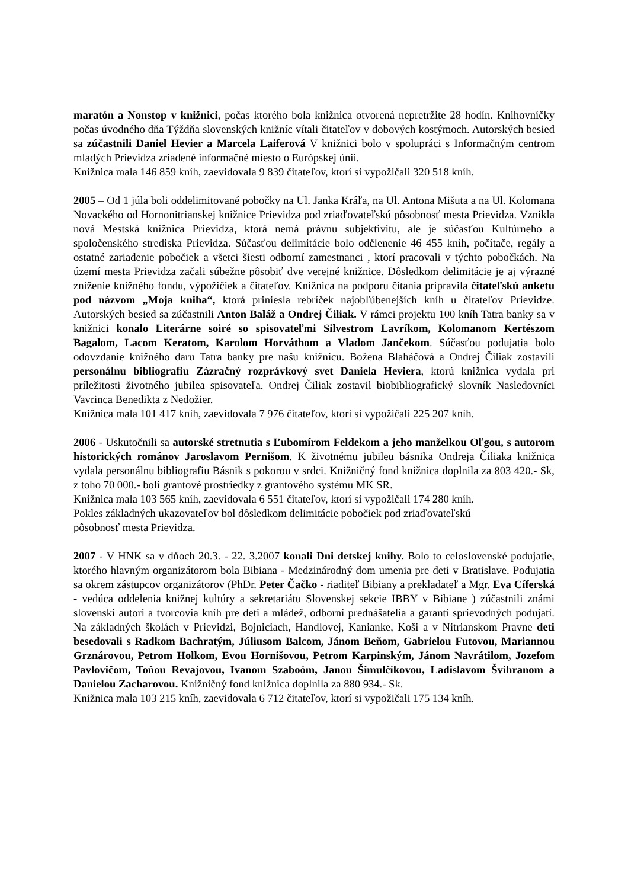maratón a Nonstop v knižnici, počas ktorého bola knižnica otvorená nepretržite 28 hodín. Knihovníčky počas úvodného dňa Týždňa slovenských knižníc vítali čitateľov v dobových kostýmoch. Autorských besied sa zúčastnili Daniel Hevier a Marcela Laiferová V knižnici bolo v spolupráci s Informačným centrom mladých Prievidza zriadené informačné miesto o Európskej únii.
Knižnica mala 146 859 kníh, zaevidovala 9 839 čitateľov, ktorí si vypožičali 320 518 kníh.
2005 – Od 1 júla boli oddelimitované pobočky na Ul. Janka Kráľa, na Ul. Antona Mišuta a na Ul. Kolomana Novackého od Hornonitrianskej knižnice Prievidza pod zriaďovateľskú pôsobnosť mesta Prievidza. Vznikla nová Mestská knižnica Prievidza, ktorá nemá právnu subjektivitu, ale je súčasťou Kultúrneho a spoločenského strediska Prievidza. Súčasťou delimitácie bolo odčlenenie 46 455 kníh, počítače, regály a ostatné zariadenie pobočiek a všetci šiesti odborní zamestnanci , ktorí pracovali v týchto pobočkách. Na území mesta Prievidza začali súbežne pôsobiť dve verejné knižnice. Dôsledkom delimitácie je aj výrazné zníženie knižného fondu, výpožičiek a čitateľov. Knižnica na podporu čítania pripravila čitateľskú anketu pod názvom „Moja kniha“, ktorá priniesla rebríček najobľúbenejších kníh u čitateľov Prievidze. Autorských besied sa zúčastnili Anton Baláž a Ondrej Čiliak. V rámci projektu 100 kníh Tatra banky sa v knižnici konalo Literárne soiré so spisovateľmi Silvestrom Lavríkom, Kolomanom Kertészom Bagalom, Lacom Keratom, Karolom Horváthom a Vladom Jančekom. Súčasťou podujatia bolo odovzdanie knižného daru Tatra banky pre našu knižnicu. Božena Blaháčová a Ondrej Čiliak zostavili personálnu bibliografiu Zázračný rozprávkový svet Daniela Heviera, ktorú knižnica vydala pri príležitosti životného jubilea spisovateľa. Ondrej Čiliak zostavil biobibliografický slovník Nasledovníci Vavrinca Benedikta z Nedožier.
Knižnica mala 101 417 kníh, zaevidovala 7 976 čitateľov, ktorí si vypožičali 225 207 kníh.
2006 - Uskutočnili sa autorské stretnutia s Ľubomírom Feldekom a jeho manželkou Oľgou, s autorom historických románov Jaroslavom Pernišom. K životnému jubileu básnika Ondreja Čiliaka knižnica vydala personálnu bibliografiu Básnik s pokorou v srdci. Knižničný fond knižnica doplnila za 803 420.- Sk, z toho 70 000.- boli grantové prostriedky z grantového systému MK SR.
Knižnica mala 103 565 kníh, zaevidovala 6 551 čitateľov, ktorí si vypožičali 174 280 kníh.
Pokles základných ukazovateľov bol dôsledkom delimitácie pobočiek pod zriaďovateľskú
pôsobnosť mesta Prievidza.
2007 - V HNK sa v dňoch 20.3. - 22. 3.2007 konali Dni detskej knihy. Bolo to celoslovenské podujatie, ktorého hlavným organizátorom bola Bibiana - Medzinárodný dom umenia pre deti v Bratislave. Podujatia sa okrem zástupcov organizátorov (PhDr. Peter Čačko - riaditeľ Bibiany a prekladateľ a Mgr. Eva Cíferská - vedúca oddelenia knižnej kultúry a sekretariátu Slovenskej sekcie IBBY v Bibiane ) zúčastnili známi slovenskí autori a tvorcovia kníh pre deti a mládež, odborní prednášatelia a garanti sprievodných podujatí. Na základných školách v Prievidzi, Bojniciach, Handlovej, Kanianke, Koši a v Nitrianskom Pravne deti besedovali s Radkom Bachratým, Júliusom Balcom, Jánom Beňom, Gabrielou Futovou, Mariannou Grznárovou, Petrom Holkom, Evou Hornišovou, Petrom Karpinským, Jánom Navrátilom, Jozefom Pavlovičom, Toňou Revajovou, Ivanom Szaboóm, Janou Šimulčíkovou, Ladislavom Švihranom a Danielou Zacharovou. Knižničný fond knižnica doplnila za 880 934.- Sk.
Knižnica mala 103 215 kníh, zaevidovala 6 712 čitateľov, ktorí si vypožičali 175 134 kníh.